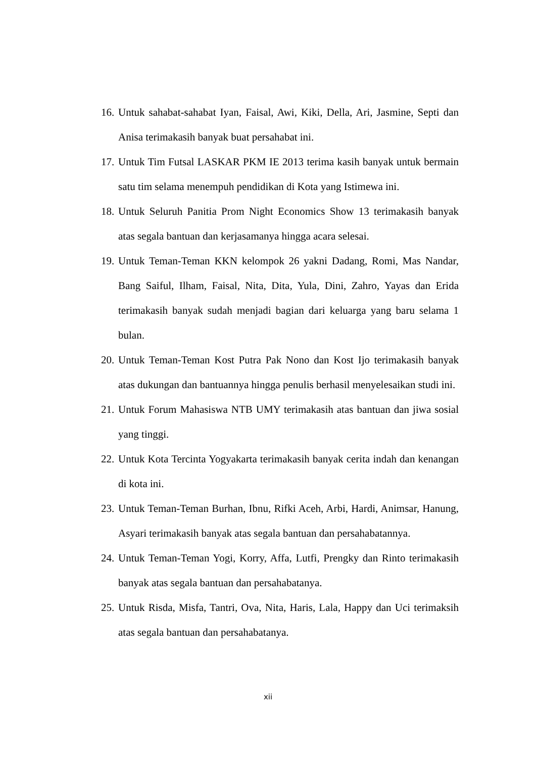16. Untuk sahabat-sahabat Iyan, Faisal, Awi, Kiki, Della, Ari, Jasmine, Septi dan Anisa terimakasih banyak buat persahabat ini.
17. Untuk Tim Futsal LASKAR PKM IE 2013 terima kasih banyak untuk bermain satu tim selama menempuh pendidikan di Kota yang Istimewa ini.
18. Untuk Seluruh Panitia Prom Night Economics Show 13 terimakasih banyak atas segala bantuan dan kerjasamanya hingga acara selesai.
19. Untuk Teman-Teman KKN kelompok 26 yakni Dadang, Romi, Mas Nandar, Bang Saiful, Ilham, Faisal, Nita, Dita, Yula, Dini, Zahro, Yayas dan Erida terimakasih banyak sudah menjadi bagian dari keluarga yang baru selama 1 bulan.
20. Untuk Teman-Teman Kost Putra Pak Nono dan Kost Ijo terimakasih banyak atas dukungan dan bantuannya hingga penulis berhasil menyelesaikan studi ini.
21. Untuk Forum Mahasiswa NTB UMY terimakasih atas bantuan dan jiwa sosial yang tinggi.
22. Untuk Kota Tercinta Yogyakarta terimakasih banyak cerita indah dan kenangan di kota ini.
23. Untuk Teman-Teman Burhan, Ibnu, Rifki Aceh, Arbi, Hardi, Animsar, Hanung, Asyari terimakasih banyak atas segala bantuan dan persahabatannya.
24. Untuk Teman-Teman Yogi, Korry, Affa, Lutfi, Prengky dan Rinto terimakasih banyak atas segala bantuan dan persahabatanya.
25. Untuk Risda, Misfa, Tantri, Ova, Nita, Haris, Lala, Happy dan Uci terimaksih atas segala bantuan dan persahabatanya.
xii